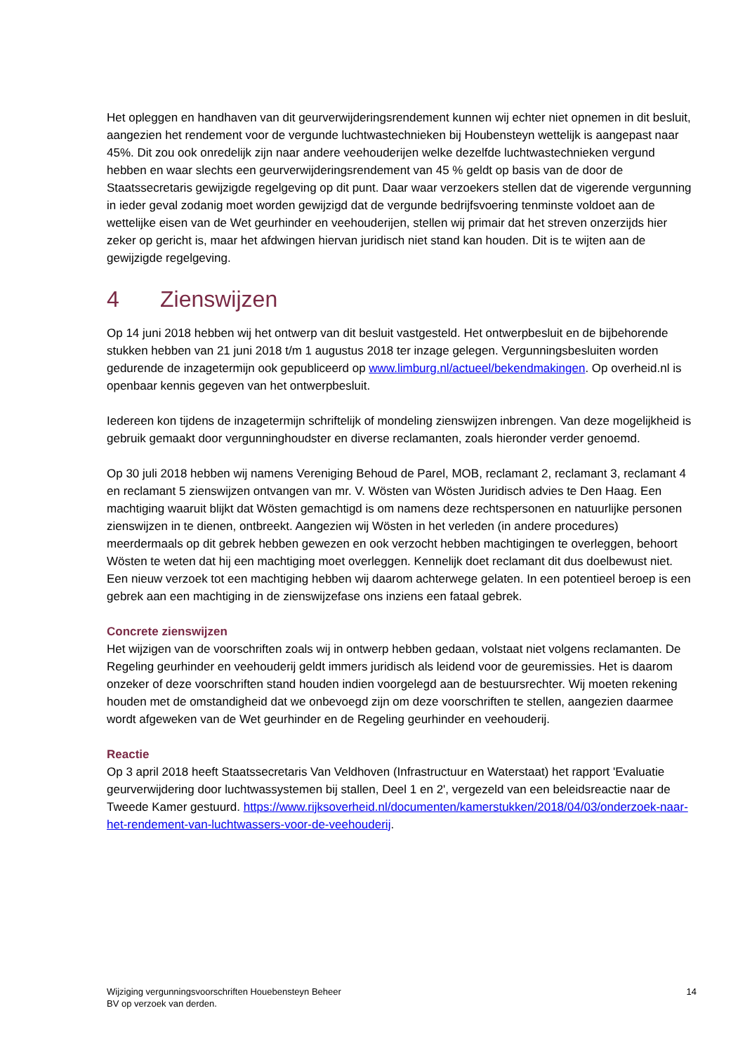Het opleggen en handhaven van dit geurverwijderingsrendement kunnen wij echter niet opnemen in dit besluit, aangezien het rendement voor de vergunde luchtwastechnieken bij Houbensteyn wettelijk is aangepast naar 45%. Dit zou ook onredelijk zijn naar andere veehouderijen welke dezelfde luchtwastechnieken vergund hebben en waar slechts een geurverwijderingsrendement van 45 % geldt op basis van de door de Staatssecretaris gewijzigde regelgeving op dit punt. Daar waar verzoekers stellen dat de vigerende vergunning in ieder geval zodanig moet worden gewijzigd dat de vergunde bedrijfsvoering tenminste voldoet aan de wettelijke eisen van de Wet geurhinder en veehouderijen, stellen wij primair dat het streven onzerzijds hier zeker op gericht is, maar het afdwingen hiervan juridisch niet stand kan houden. Dit is te wijten aan de gewijzigde regelgeving.
4 Zienswijzen
Op 14 juni 2018 hebben wij het ontwerp van dit besluit vastgesteld. Het ontwerpbesluit en de bijbehorende stukken hebben van 21 juni 2018 t/m 1 augustus 2018 ter inzage gelegen. Vergunningsbesluiten worden gedurende de inzagetermijn ook gepubliceerd op www.limburg.nl/actueel/bekendmakingen. Op overheid.nl is openbaar kennis gegeven van het ontwerpbesluit.
Iedereen kon tijdens de inzagetermijn schriftelijk of mondeling zienswijzen inbrengen. Van deze mogelijkheid is gebruik gemaakt door vergunninghoudster en diverse reclamanten, zoals hieronder verder genoemd.
Op 30 juli 2018 hebben wij namens Vereniging Behoud de Parel, MOB, reclamant 2, reclamant 3, reclamant 4 en reclamant 5 zienswijzen ontvangen van mr. V. Wösten van Wösten Juridisch advies te Den Haag. Een machtiging waaruit blijkt dat Wösten gemachtigd is om namens deze rechtspersonen en natuurlijke personen zienswijzen in te dienen, ontbreekt. Aangezien wij Wösten in het verleden (in andere procedures) meerdermaals op dit gebrek hebben gewezen en ook verzocht hebben machtigingen te overleggen, behoort Wösten te weten dat hij een machtiging moet overleggen. Kennelijk doet reclamant dit dus doelbewust niet. Een nieuw verzoek tot een machtiging hebben wij daarom achterwege gelaten. In een potentieel beroep is een gebrek aan een machtiging in de zienswijzefase ons inziens een fataal gebrek.
Concrete zienswijzen
Het wijzigen van de voorschriften zoals wij in ontwerp hebben gedaan, volstaat niet volgens reclamanten. De Regeling geurhinder en veehouderij geldt immers juridisch als leidend voor de geuremissies. Het is daarom onzeker of deze voorschriften stand houden indien voorgelegd aan de bestuursrechter. Wij moeten rekening houden met de omstandigheid dat we onbevoegd zijn om deze voorschriften te stellen, aangezien daarmee wordt afgeweken van de Wet geurhinder en de Regeling geurhinder en veehouderij.
Reactie
Op 3 april 2018 heeft Staatssecretaris Van Veldhoven (Infrastructuur en Waterstaat) het rapport 'Evaluatie geurverwijdering door luchtwassystemen bij stallen, Deel 1 en 2', vergezeld van een beleidsreactie naar de Tweede Kamer gestuurd. https://www.rijksoverheid.nl/documenten/kamerstukken/2018/04/03/onderzoek-naar-het-rendement-van-luchtwassers-voor-de-veehouderij.
Wijziging vergunningsvoorschriften Houebensteyn Beheer
BV op verzoek van derden.
14